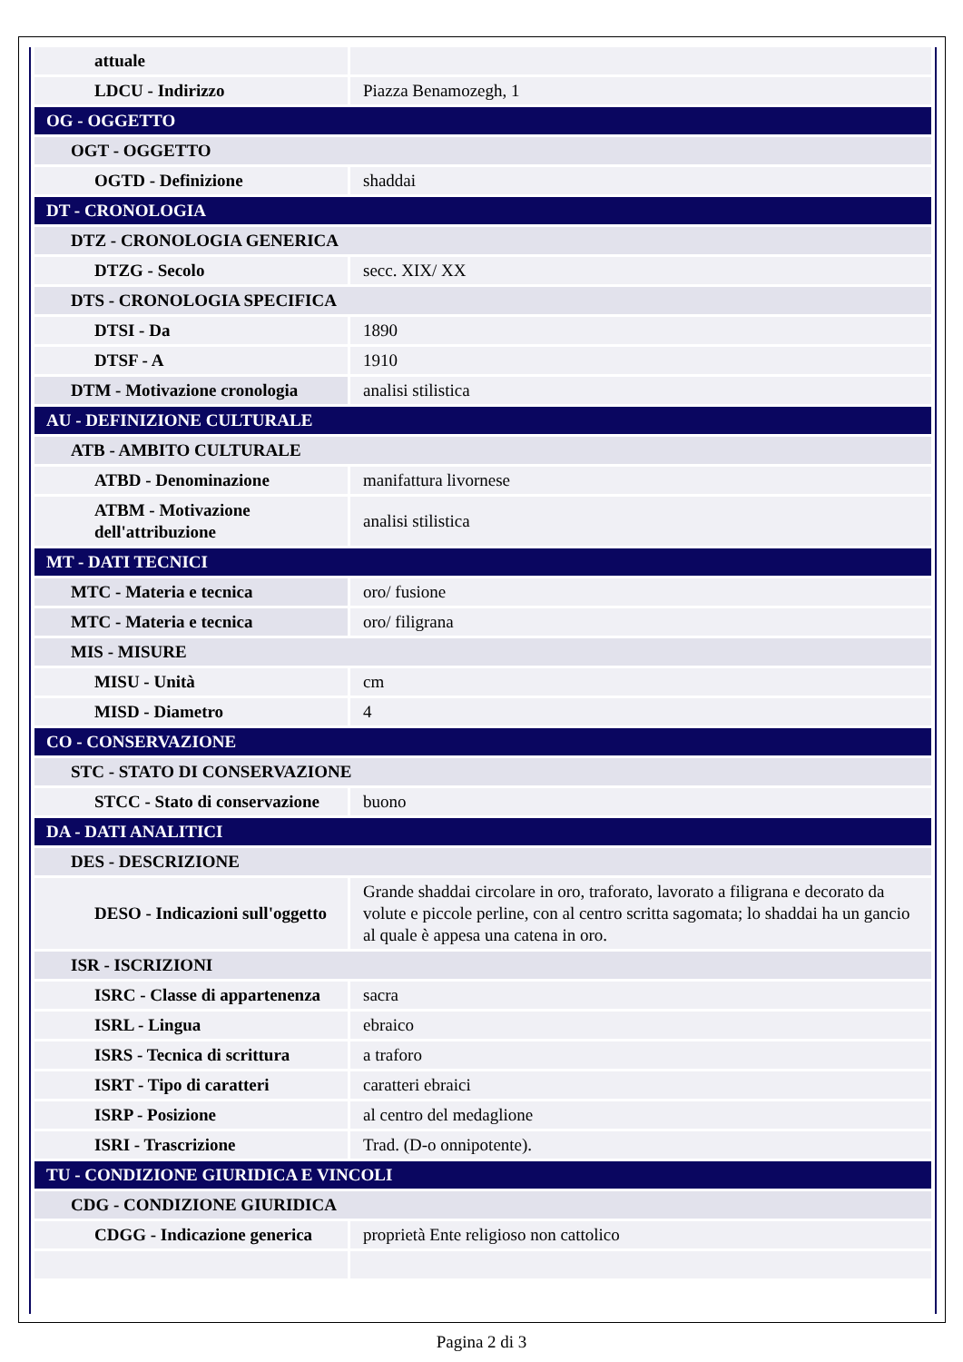| attuale | |
| LDCU - Indirizzo | Piazza Benamozegh, 1 |
| OG - OGGETTO | |
| OGT - OGGETTO | |
| OGTD - Definizione | shaddai |
| DT - CRONOLOGIA | |
| DTZ - CRONOLOGIA GENERICA | |
| DTZG - Secolo | secc. XIX/ XX |
| DTS - CRONOLOGIA SPECIFICA | |
| DTSI - Da | 1890 |
| DTSF - A | 1910 |
| DTM - Motivazione cronologia | analisi stilistica |
| AU - DEFINIZIONE CULTURALE | |
| ATB - AMBITO CULTURALE | |
| ATBD - Denominazione | manifattura livornese |
| ATBM - Motivazione dell'attribuzione | analisi stilistica |
| MT - DATI TECNICI | |
| MTC - Materia e tecnica | oro/ fusione |
| MTC - Materia e tecnica | oro/ filigrana |
| MIS - MISURE | |
| MISU - Unità | cm |
| MISD - Diametro | 4 |
| CO - CONSERVAZIONE | |
| STC - STATO DI CONSERVAZIONE | |
| STCC - Stato di conservazione | buono |
| DA - DATI ANALITICI | |
| DES - DESCRIZIONE | |
| DESO - Indicazioni sull'oggetto | Grande shaddai circolare in oro, traforato, lavorato a filigrana e decorato da volute e piccole perline, con al centro scritta sagomata; lo shaddai ha un gancio al quale è appesa una catena in oro. |
| ISR - ISCRIZIONI | |
| ISRC - Classe di appartenenza | sacra |
| ISRL - Lingua | ebraico |
| ISRS - Tecnica di scrittura | a traforo |
| ISRT - Tipo di caratteri | caratteri ebraici |
| ISRP - Posizione | al centro del medaglione |
| ISRI - Trascrizione | Trad. (D-o onnipotente). |
| TU - CONDIZIONE GIURIDICA E VINCOLI | |
| CDG - CONDIZIONE GIURIDICA | |
| CDGG - Indicazione generica | proprietà Ente religioso non cattolico |
Pagina 2 di 3